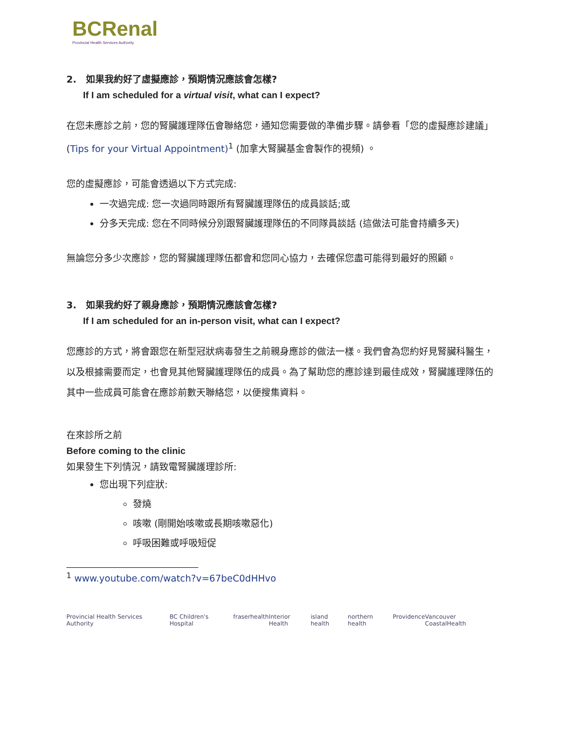BCRenal
Provincial Health Services Authority
2. 如果我約好了虛擬應診，預期情況應該會怎樣?
If I am scheduled for a virtual visit, what can I expect?
在您未應診之前，您的腎臟護理隊伍會聯絡您，通知您需要做的準備步驟。請參看「您的虛擬應診建議」(Tips for your Virtual Appointment)<sup>1</sup> (加拿大腎臟基金會製作的視頻) 。
您的虛擬應診，可能會透過以下方式完成:
一次過完成: 您一次過同時跟所有腎臟護理隊伍的成員談話;或
分多天完成: 您在不同時候分別跟腎臟護理隊伍的不同隊員談話 (這做法可能會持續多天)
無論您分多少次應診，您的腎臟護理隊伍都會和您同心協力，去確保您盡可能得到最好的照顧。
3. 如果我約好了親身應診，預期情況應該會怎樣?
If I am scheduled for an in-person visit, what can I expect?
您應診的方式，將會跟您在新型冠狀病毒發生之前親身應診的做法一樣。我們會為您約好見腎臟科醫生，以及根據需要而定，也會見其他腎臟護理隊伍的成員。為了幫助您的應診達到最佳成效，腎臟護理隊伍的其中一些成員可能會在應診前數天聯絡您，以便搜集資料。
在來診所之前
Before coming to the clinic
如果發生下列情況，請致電腎臟護理診所:
您出現下列症狀:
發燒
咳嗽 (剛開始咳嗽或長期咳嗽惡化)
呼吸困難或呼吸短促
<sup>1</sup> www.youtube.com/watch?v=67beC0dHHvo
Provincial Health Services Authority BC Children's Hospital fraserhealth Interior Health island health northern health Providence Vancouver CoastalHealth